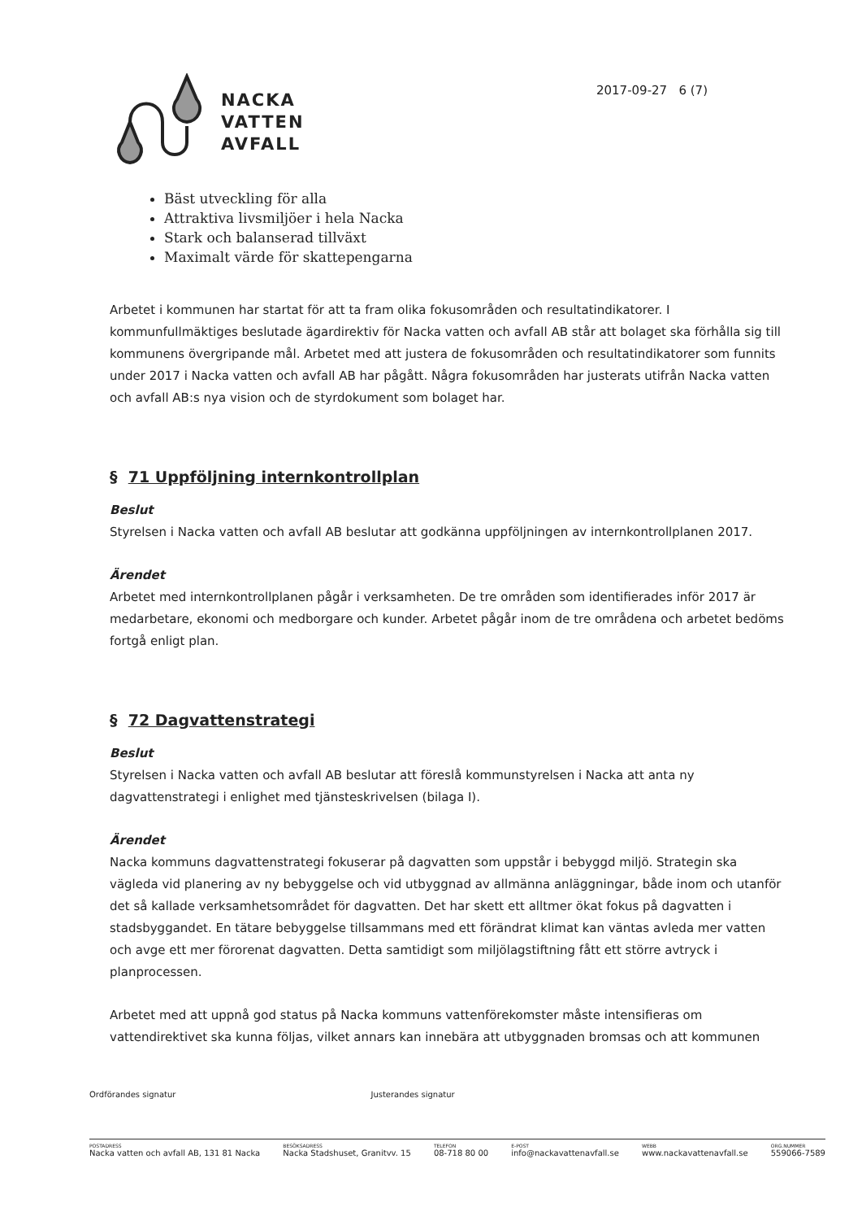NACKA
VATTEN
AVFALL
2017-09-27 6 (7)
Bäst utveckling för alla
Attraktiva livsmiljöer i hela Nacka
Stark och balanserad tillväxt
Maximalt värde för skattepengarna
Arbetet i kommunen har startat för att ta fram olika fokusområden och resultatindikatorer. I kommunfullmäktiges beslutade ägardirektiv för Nacka vatten och avfall AB står att bolaget ska förhålla sig till kommunens övergripande mål. Arbetet med att justera de fokusområden och resultatindikatorer som funnits under 2017 i Nacka vatten och avfall AB har pågått. Några fokusområden har justerats utifrån Nacka vatten och avfall AB:s nya vision och de styrdokument som bolaget har.
§ 71 Uppföljning internkontrollplan
Beslut
Styrelsen i Nacka vatten och avfall AB beslutar att godkänna uppföljningen av internkontrollplanen 2017.
Ärendet
Arbetet med internkontrollplanen pågår i verksamheten. De tre områden som identifierades inför 2017 är medarbetare, ekonomi och medborgare och kunder. Arbetet pågår inom de tre områdena och arbetet bedöms fortgå enligt plan.
§ 72 Dagvattenstrategi
Beslut
Styrelsen i Nacka vatten och avfall AB beslutar att föreslå kommunstyrelsen i Nacka att anta ny dagvattenstrategi i enlighet med tjänsteskrivelsen (bilaga I).
Ärendet
Nacka kommuns dagvattenstrategi fokuserar på dagvatten som uppstår i bebyggd miljö. Strategin ska vägleda vid planering av ny bebyggelse och vid utbyggnad av allmänna anläggningar, både inom och utanför det så kallade verksamhetsområdet för dagvatten. Det har skett ett alltmer ökat fokus på dagvatten i stadsbyggandet. En tätare bebyggelse tillsammans med ett förändrat klimat kan väntas avleda mer vatten och avge ett mer förorenat dagvatten. Detta samtidigt som miljölagstiftning fått ett större avtryck i planprocessen.
Arbetet med att uppnå god status på Nacka kommuns vattenförekomster måste intensifieras om vattendirektivet ska kunna följas, vilket annars kan innebära att utbyggnaden bromsas och att kommunen
Ordförandes signatur Justerandes signatur
POSTADRESS
Nacka vatten och avfall AB, 131 81 Nacka BESÖKSADRESS
Nacka Stadshuset, Granitvv. 15 TELEFON
08-718 80 00 E-POST
info@nackavattenavfall.se WEBB
www.nackavattenavfall.se ORG.NUMMER
559066-7589